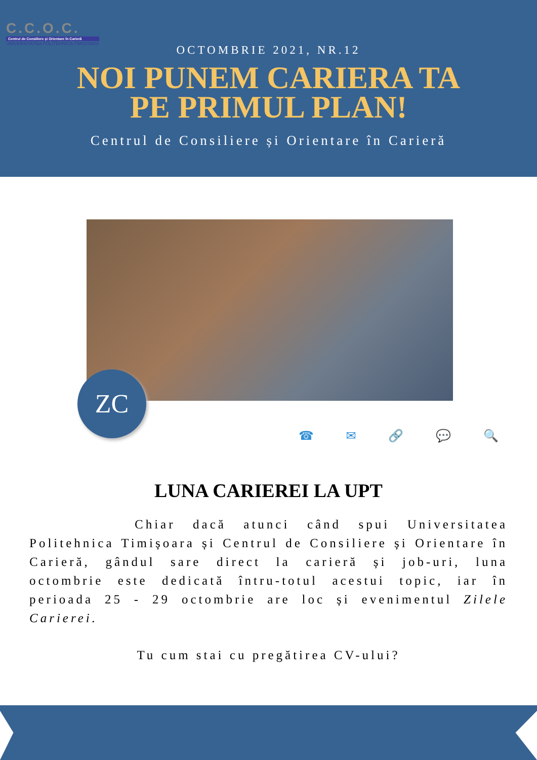C.C.O.C.
Centrul de Consiliere și Orientare în Carieră
UNIVERSITATEA POLITEHNICA TIMIȘOARA
OCTOMBRIE 2021, NR.12
NOI PUNEM CARIERA TA
PE PRIMUL PLAN!
Centrul de Consiliere și Orientare în Carieră
ZC
☎ ✉ 🔗 💬 🔍
LUNA CARIEREI LA UPT
Chiar dacă atunci când spui Universitatea Politehnica Timișoara și Centrul de Consiliere și Orientare în Carieră, gândul sare direct la carieră și job-uri, luna octombrie este dedicată întru-totul acestui topic, iar în perioada 25 - 29 octombrie are loc și evenimentul Zilele Carierei.
Tu cum stai cu pregătirea CV-ului?